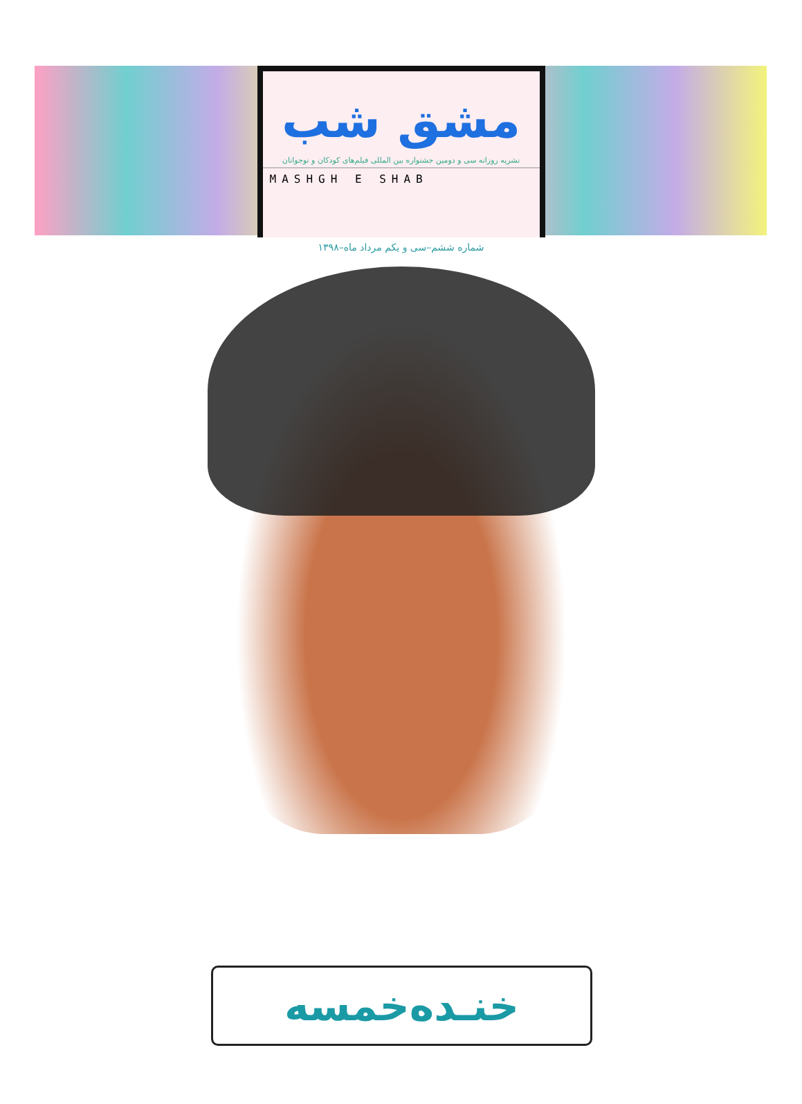مشق شب
نشریه روزانه سی و دومین جشنواره بین المللی فیلم‌های کودکان و نوجوانان
MASHGH E SHAB
شماره ششم–سی و یکم مرداد ماه–۱۳۹۸
خنـده‌خمسه